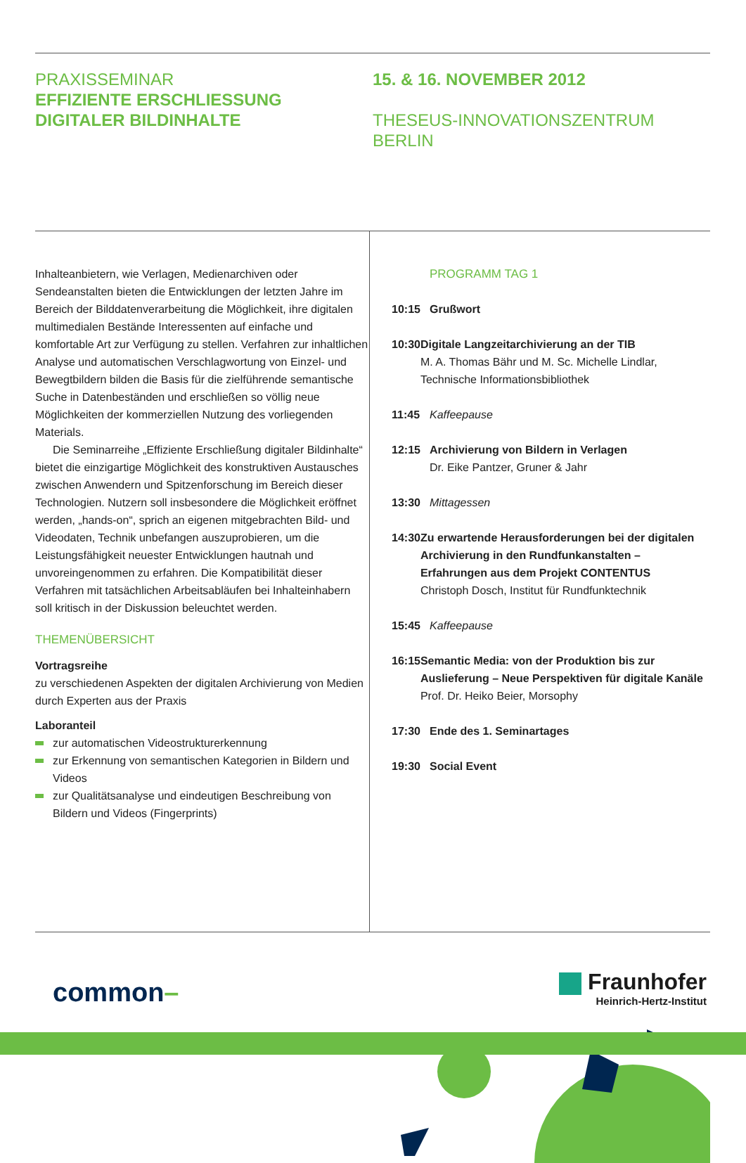PRAXISSEMINAR
EFFIZIENTE ERSCHLIESSUNG
DIGITALER BILDINHALTE
15. & 16. NOVEMBER 2012
THESEUS-INNOVATIONSZENTRUM
BERLIN
Inhalteanbietern, wie Verlagen, Medienarchiven oder Sendeanstalten bieten die Entwicklungen der letzten Jahre im Bereich der Bilddatenverarbeitung die Möglichkeit, ihre digitalen multimedialen Bestände Interessenten auf einfache und komfortable Art zur Verfügung zu stellen. Verfahren zur inhaltlichen Analyse und automatischen Verschlagwortung von Einzel- und Bewegtbildern bilden die Basis für die zielführende semantische Suche in Datenbeständen und erschließen so völlig neue Möglichkeiten der kommerziellen Nutzung des vorliegenden Materials.
Die Seminarreihe „Effiziente Erschließung digitaler Bildinhalte“ bietet die einzigartige Möglichkeit des konstruktiven Austausches zwischen Anwendern und Spitzenforschung im Bereich dieser Technologien. Nutzern soll insbesondere die Möglichkeit eröffnet werden, „hands-on“, sprich an eigenen mitgebrachten Bild- und Videodaten, Technik unbefangen auszuprobieren, um die Leistungsfähigkeit neuester Entwicklungen hautnah und unvoreingenommen zu erfahren. Die Kompatibilität dieser Verfahren mit tatsächlichen Arbeitsabläufen bei Inhalteinhabern soll kritisch in der Diskussion beleuchtet werden.
THEMENÜBERSICHT
Vortragsreihe
zu verschiedenen Aspekten der digitalen Archivierung von Medien durch Experten aus der Praxis
Laboranteil
zur automatischen Videostrukturerkennung
zur Erkennung von semantischen Kategorien in Bildern und Videos
zur Qualitätsanalyse und eindeutigen Beschreibung von Bildern und Videos (Fingerprints)
PROGRAMM TAG 1
10:15 Grußwort
10:30 Digitale Langzeitarchivierung an der TIB
M. A. Thomas Bähr und M. Sc. Michelle Lindlar, Technische Informationsbibliothek
11:45 Kaffeepause
12:15 Archivierung von Bildern in Verlagen
Dr. Eike Pantzer, Gruner & Jahr
13:30 Mittagessen
14:30 Zu erwartende Herausforderungen bei der digitalen Archivierung in den Rundfunkanstalten – Erfahrungen aus dem Projekt CONTENTUS
Christoph Dosch, Institut für Rundfunktechnik
15:45 Kaffeepause
16:15 Semantic Media: von der Produktion bis zur Auslieferung – Neue Perspektiven für digitale Kanäle
Prof. Dr. Heiko Beier, Morsophy
17:30 Ende des 1. Seminartages
19:30 Social Event
common–
Fraunhofer
Heinrich-Hertz-Institut